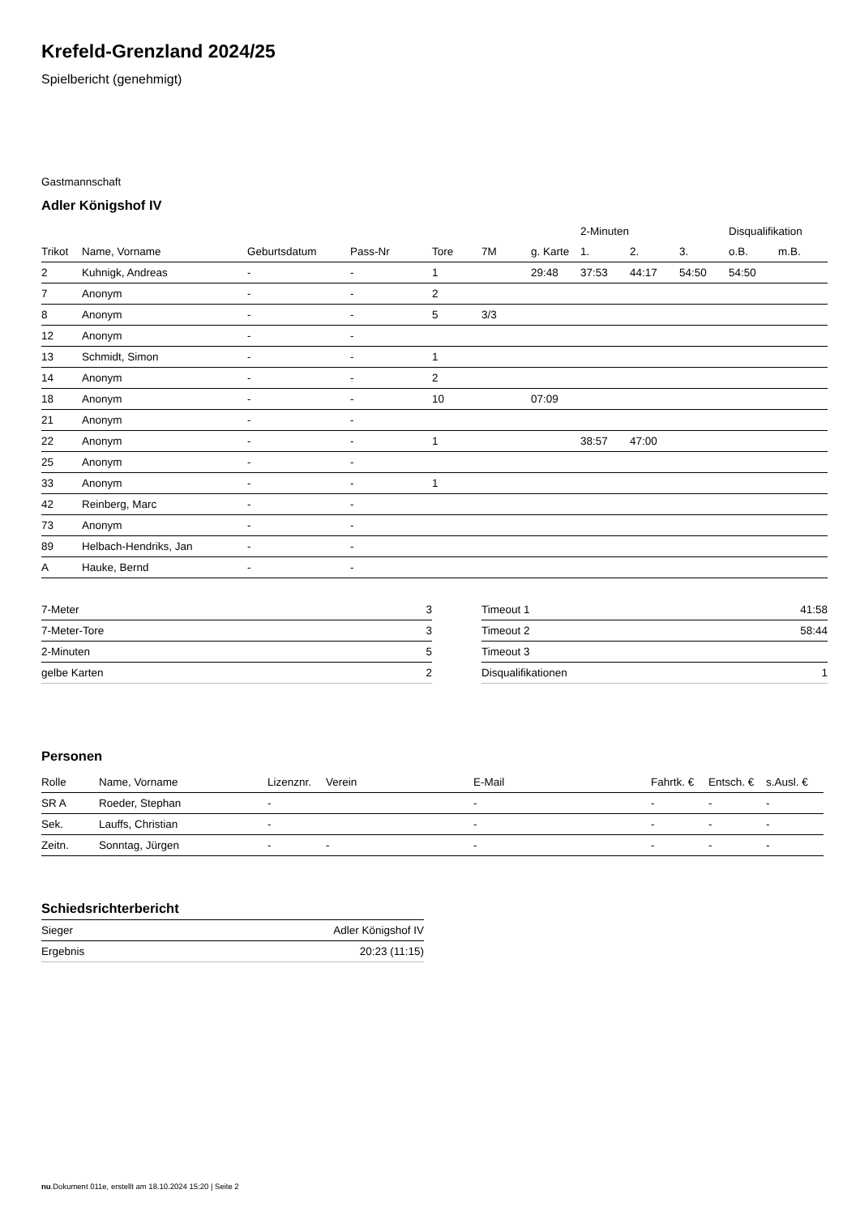Krefeld-Grenzland 2024/25
Spielbericht (genehmigt)
Gastmannschaft
Adler Königshof IV
| | | | | | | | 2-Minuten | | | Disqualifikation | |
| --- | --- | --- | --- | --- | --- | --- | --- | --- | --- | --- | --- |
| Trikot | Name, Vorname | Geburtsdatum | Pass-Nr | Tore | 7M | g. Karte | 1. | 2. | 3. | o.B. | m.B. |
| 2 | Kuhnigk, Andreas | - | - | 1 | | 29:48 | 37:53 | 44:17 | 54:50 | 54:50 | |
| 7 | Anonym | - | - | 2 | | | | | | | |
| 8 | Anonym | - | - | 5 | 3/3 | | | | | | |
| 12 | Anonym | - | - | | | | | | | | |
| 13 | Schmidt, Simon | - | - | 1 | | | | | | | |
| 14 | Anonym | - | - | 2 | | | | | | | |
| 18 | Anonym | - | - | 10 | | 07:09 | | | | | |
| 21 | Anonym | - | - | | | | | | | | |
| 22 | Anonym | - | - | 1 | | | 38:57 | 47:00 | | | |
| 25 | Anonym | - | - | | | | | | | | |
| 33 | Anonym | - | - | 1 | | | | | | | |
| 42 | Reinberg, Marc | - | - | | | | | | | | |
| 73 | Anonym | - | - | | | | | | | | |
| 89 | Helbach-Hendriks, Jan | - | - | | | | | | | | |
| A | Hauke, Bernd | - | - | | | | | | | | |
| 7-Meter | 3 |
| 7-Meter-Tore | 3 |
| 2-Minuten | 5 |
| gelbe Karten | 2 |
| Timeout 1 | 41:58 |
| Timeout 2 | 58:44 |
| Timeout 3 | |
| Disqualifikationen | 1 |
Personen
| Rolle | Name, Vorname | Lizenznr. | Verein | E-Mail | Fahrtk. € | Entsch. € | s.Ausl. € |
| --- | --- | --- | --- | --- | --- | --- | --- |
| SR A | Roeder, Stephan | - | | - | - | - | - |
| Sek. | Lauffs, Christian | - | | - | - | - | - |
| Zeitn. | Sonntag, Jürgen | - | - | - | - | - | - |
Schiedsrichterbericht
| Sieger | Adler Königshof IV |
| Ergebnis | 20:23 (11:15) |
nu.Dokument 011e, erstellt am 18.10.2024 15:20 | Seite 2